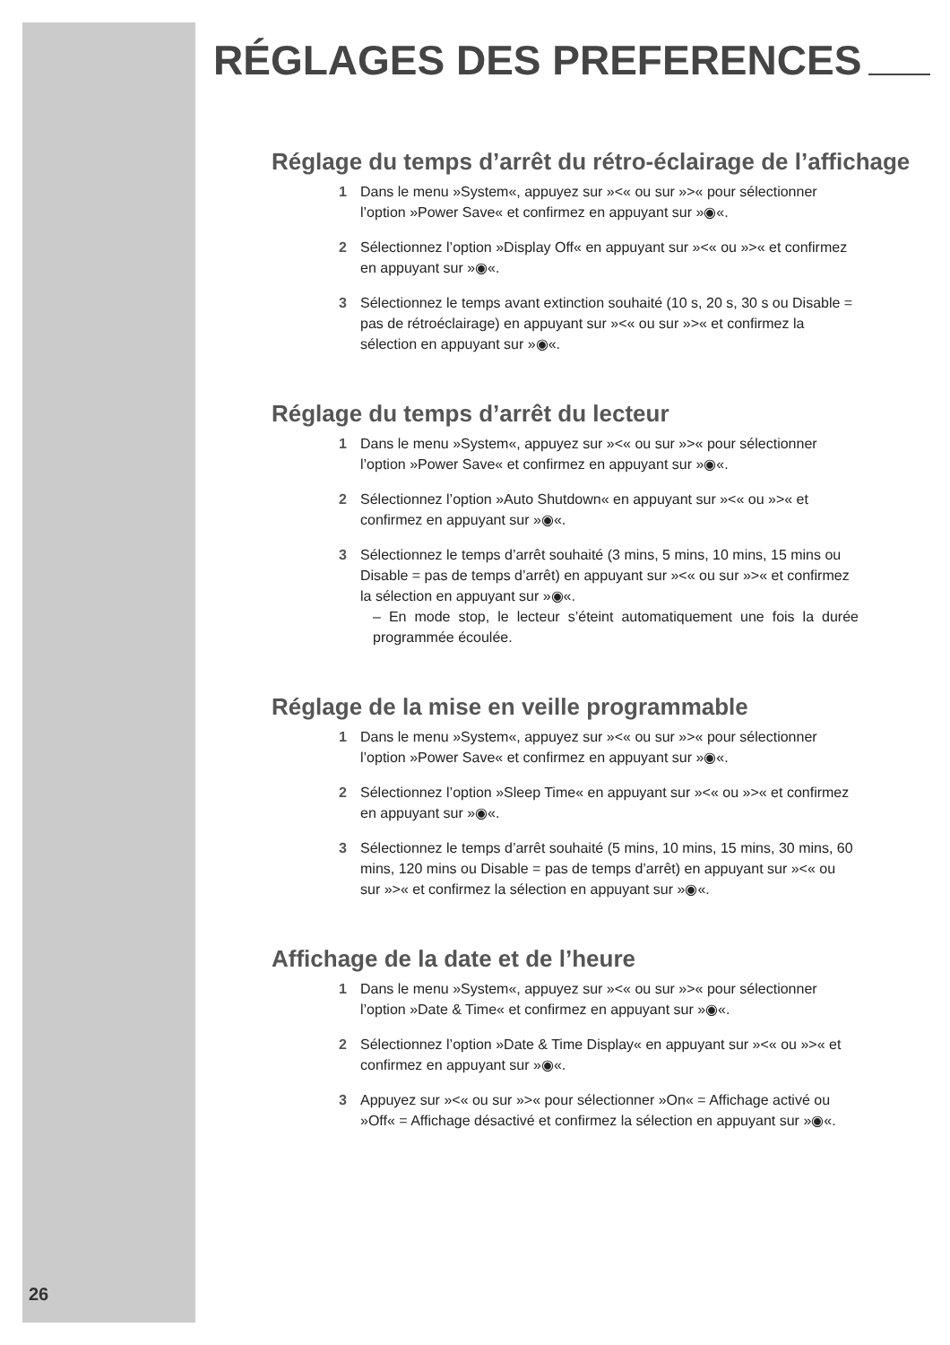RÉGLAGES DES PREFERENCES
Réglage du temps d’arrêt du rétro-éclairage de l’affichage
1 Dans le menu »System«, appuyez sur »<« ou sur »>« pour sélectionner l’option »Power Save« et confirmez en appuyant sur »◉«.
2 Sélectionnez l’option »Display Off« en appuyant sur »<« ou »>« et confirmez en appuyant sur »◉«.
3 Sélectionnez le temps avant extinction souhaité (10 s, 20 s, 30 s ou Disable = pas de rétroéclairage) en appuyant sur »<« ou sur »>« et confirmez la sélection en appuyant sur »◉«.
Réglage du temps d’arrêt du lecteur
1 Dans le menu »System«, appuyez sur »<« ou sur »>« pour sélectionner l’option »Power Save« et confirmez en appuyant sur »◉«.
2 Sélectionnez l’option »Auto Shutdown« en appuyant sur »<« ou »>« et confirmez en appuyant sur »◉«.
3 Sélectionnez le temps d’arrêt souhaité (3 mins, 5 mins, 10 mins, 15 mins ou Disable = pas de temps d’arrêt) en appuyant sur »<« ou sur »>« et confirmez la sélection en appuyant sur »◉«.
– En mode stop, le lecteur s’éteint automatiquement une fois la durée programmée écoulée.
Réglage de la mise en veille programmable
1 Dans le menu »System«, appuyez sur »<« ou sur »>« pour sélectionner l’option »Power Save« et confirmez en appuyant sur »◉«.
2 Sélectionnez l’option »Sleep Time« en appuyant sur »<« ou »>« et confirmez en appuyant sur »◉«.
3 Sélectionnez le temps d’arrêt souhaité (5 mins, 10 mins, 15 mins, 30 mins, 60 mins, 120 mins ou Disable = pas de temps d’arrêt) en appuyant sur »<« ou sur »>« et confirmez la sélection en appuyant sur »◉«.
Affichage de la date et de l’heure
1 Dans le menu »System«, appuyez sur »<« ou sur »>« pour sélectionner l’option »Date & Time« et confirmez en appuyant sur »◉«.
2 Sélectionnez l’option »Date & Time Display« en appuyant sur »<« ou »>« et confirmez en appuyant sur »◉«.
3 Appuyez sur »<« ou sur »>« pour sélectionner »On« = Affichage activé ou »Off« = Affichage désactivé et confirmez la sélection en appuyant sur »◉«.
26